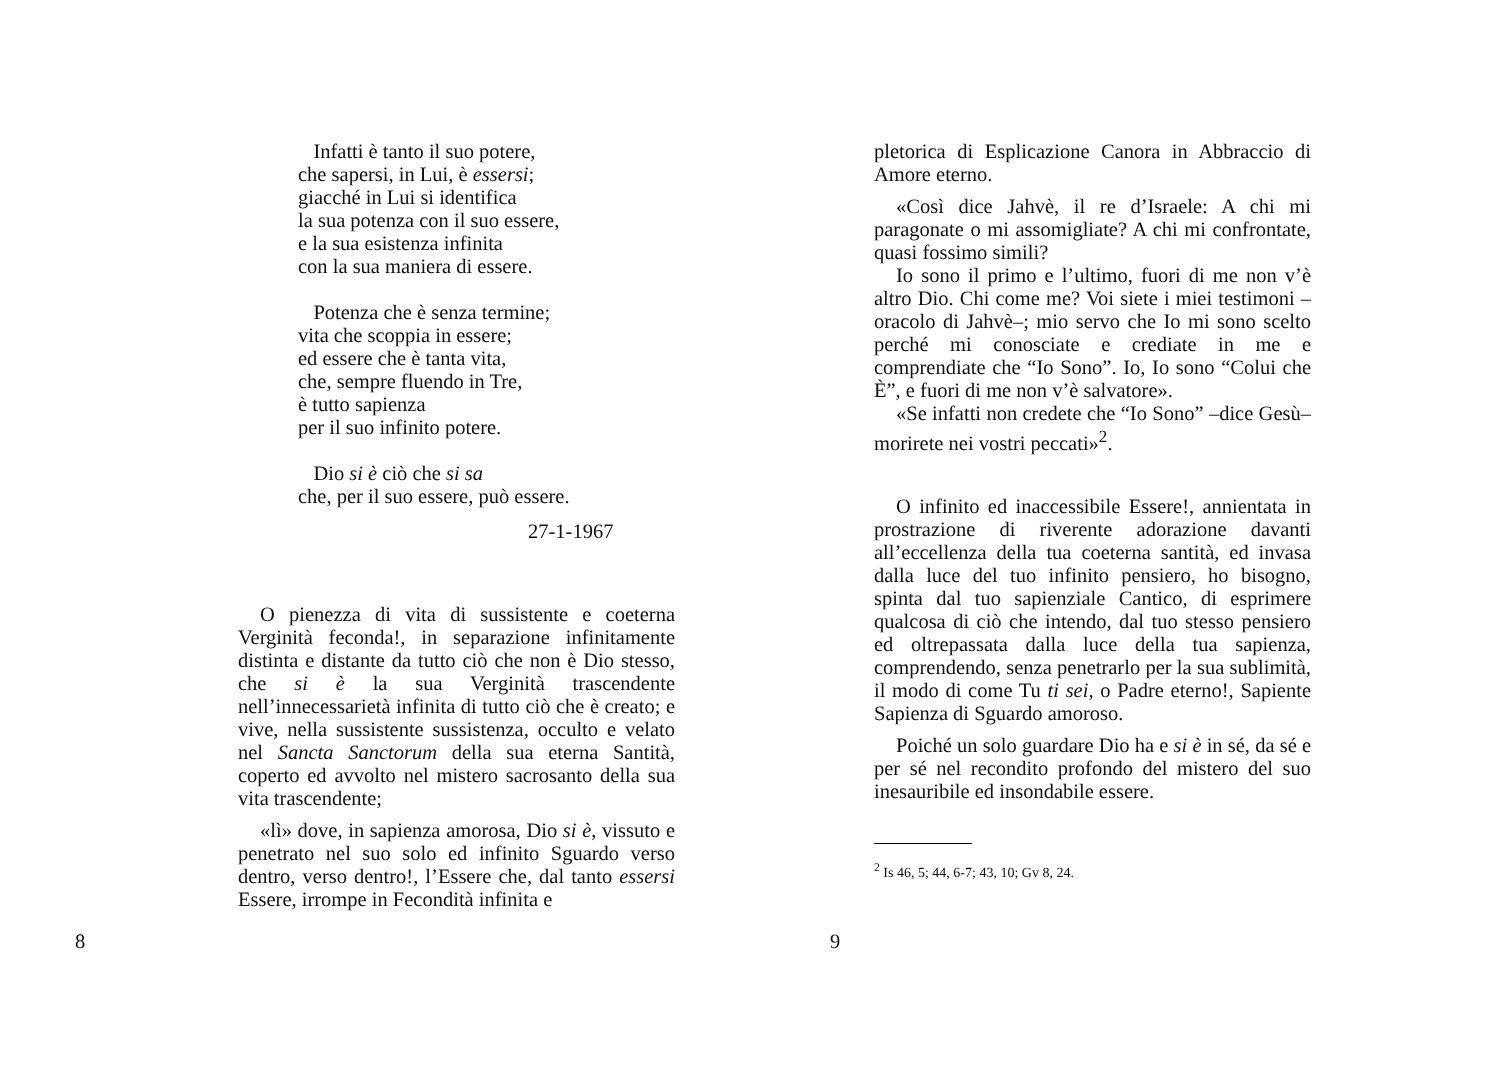Infatti è tanto il suo potere,
che sapersi, in Lui, è essersi;
giacché in Lui si identifica
la sua potenza con il suo essere,
e la sua esistenza infinita
con la sua maniera di essere.
Potenza che è senza termine;
vita che scoppia in essere;
ed essere che è tanta vita,
che, sempre fluendo in Tre,
è tutto sapienza
per il suo infinito potere.
Dio si è ciò che si sa
che, per il suo essere, può essere.
27-1-1967
O pienezza di vita di sussistente e coeterna Verginità feconda!, in separazione infinitamente distinta e distante da tutto ciò che non è Dio stesso, che si è la sua Verginità trascendente nell’innecessarietà infinita di tutto ciò che è creato; e vive, nella sussistente sussistenza, occulto e velato nel Sancta Sanctorum della sua eterna Santità, coperto ed avvolto nel mistero sacrosanto della sua vita trascendente;
«lì» dove, in sapienza amorosa, Dio si è, vissuto e penetrato nel suo solo ed infinito Sguardo verso dentro, verso dentro!, l’Essere che, dal tanto essersi Essere, irrompe in Fecondità infinita e
8
pletorica di Esplicazione Canora in Abbraccio di Amore eterno.
«Così dice Jahvè, il re d’Israele: A chi mi paragonate o mi assomigliate? A chi mi confrontate, quasi fossimo simili?
Io sono il primo e l’ultimo, fuori di me non v’è altro Dio. Chi come me? Voi siete i miei testimoni –oracolo di Jahvè–; mio servo che Io mi sono scelto perché mi conosciate e crediate in me e comprendiate che “Io Sono”. Io, Io sono “Colui che È”, e fuori di me non v’è salvatore».
«Se infatti non credete che “Io Sono” –dice Gesù– morirete nei vostri peccati»<sup>2</sup>.
O infinito ed inaccessibile Essere!, annientata in prostrazione di riverente adorazione davanti all’eccellenza della tua coeterna santità, ed invasa dalla luce del tuo infinito pensiero, ho bisogno, spinta dal tuo sapienziale Cantico, di esprimere qualcosa di ciò che intendo, dal tuo stesso pensiero ed oltrepassata dalla luce della tua sapienza, comprendendo, senza penetrarlo per la sua sublimità, il modo di come Tu ti sei, o Padre eterno!, Sapiente Sapienza di Sguardo amoroso.
Poiché un solo guardare Dio ha e si è in sé, da sé e per sé nel recondito profondo del mistero del suo inesauribile ed insondabile essere.
<sup>2</sup> Is 46, 5; 44, 6-7; 43, 10; Gv 8, 24.
9